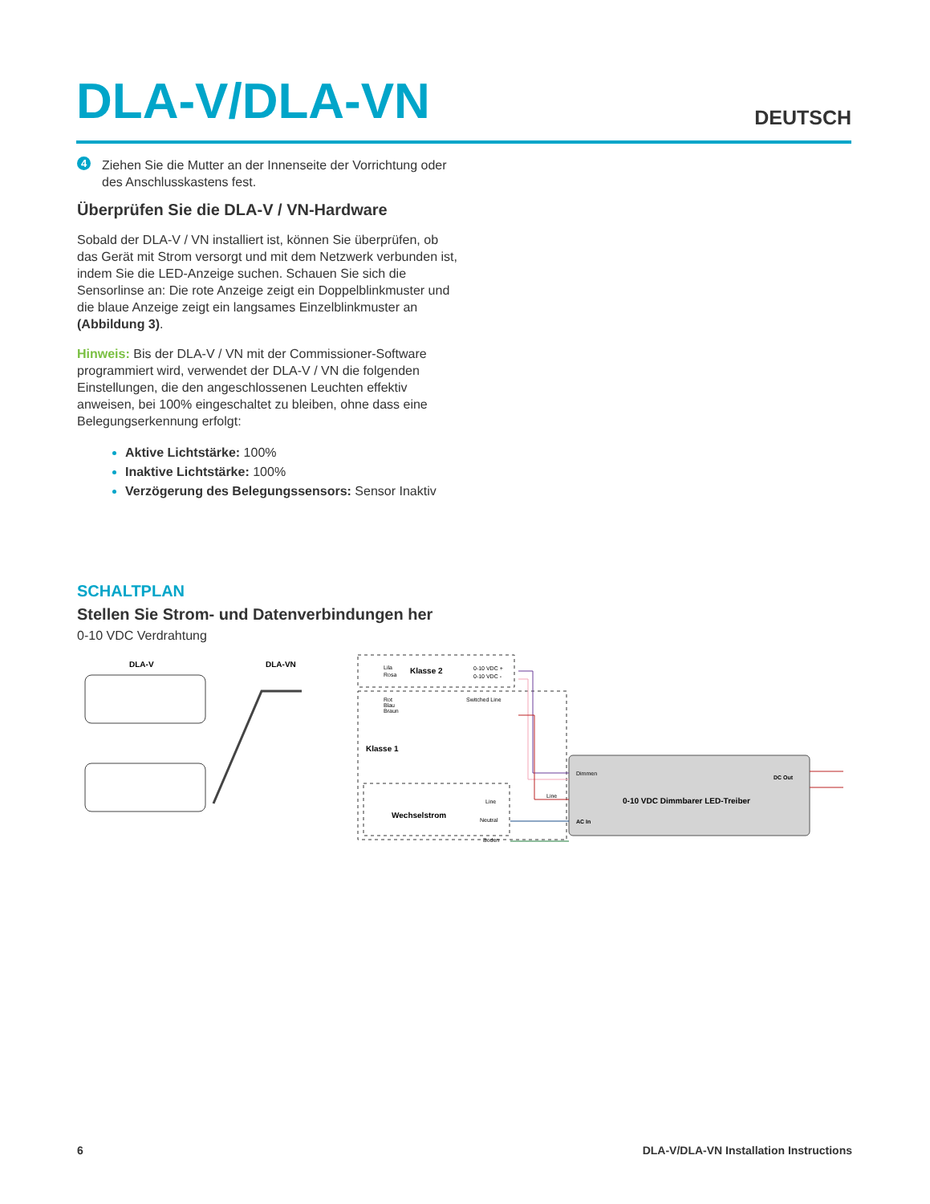DLA-V/DLA-VN
DEUTSCH
4
Ziehen Sie die Mutter an der Innenseite der Vorrichtung oder des Anschlusskastens fest.
Überprüfen Sie die DLA-V / VN-Hardware
Sobald der DLA-V / VN installiert ist, können Sie überprüfen, ob das Gerät mit Strom versorgt und mit dem Netzwerk verbunden ist, indem Sie die LED-Anzeige suchen. Schauen Sie sich die Sensorlinse an: Die rote Anzeige zeigt ein Doppelblinkmuster und die blaue Anzeige zeigt ein langsames Einzelblinkmuster an (Abbildung 3).
Hinweis: Bis der DLA-V / VN mit der Commissioner-Software programmiert wird, verwendet der DLA-V / VN die folgenden Einstellungen, die den angeschlossenen Leuchten effektiv anweisen, bei 100% eingeschaltet zu bleiben, ohne dass eine Belegungserkennung erfolgt:
Aktive Lichtstärke: 100%
Inaktive Lichtstärke: 100%
Verzögerung des Belegungssensors: Sensor Inaktiv
SCHALTPLAN
Stellen Sie Strom- und Datenverbindungen her
0-10 VDC Verdrahtung
DLA-V
DLA-VN
Lila
Rosa
Klasse 2
0-10 VDC +
0-10 VDC -
Rot
Blau
Braun
Switched Line
Klasse 1
Wechselstrom
Line
Neutral
Boden
Dimmen
Line
DC Out
0-10 VDC Dimmbarer LED-Treiber
AC In
6 DLA-V/DLA-VN Installation Instructions